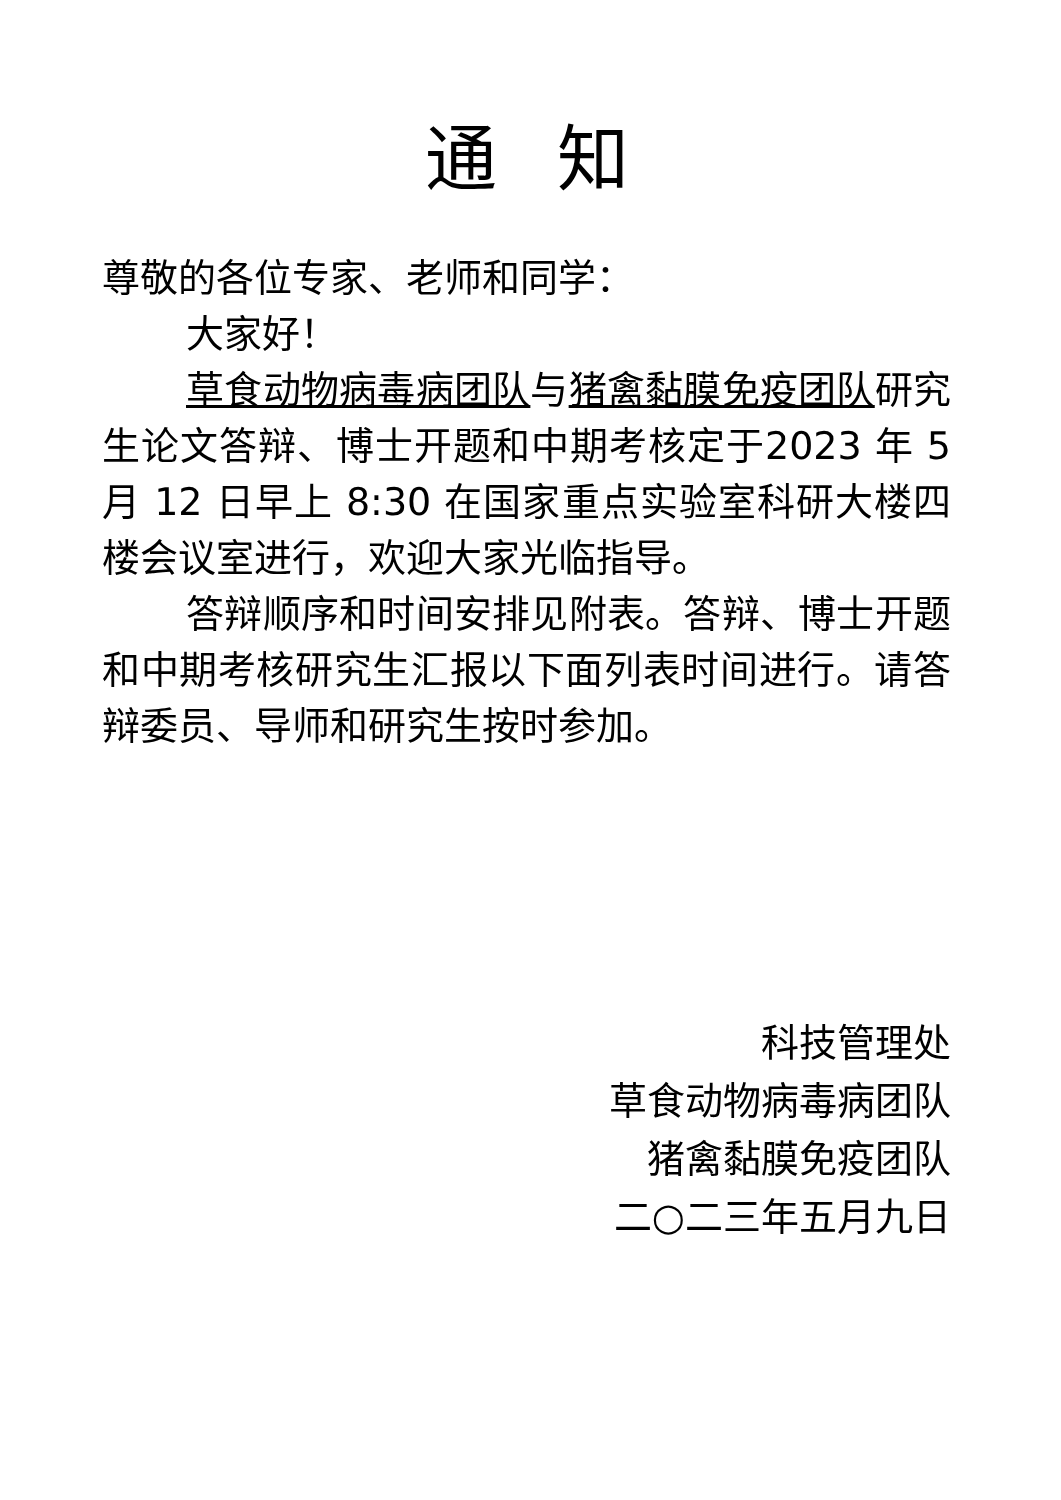通知
尊敬的各位专家、老师和同学：
大家好！
草食动物病毒病团队与猪禽黏膜免疫团队研究生论文答辩、博士开题和中期考核定于2023 年 5 月 12 日早上 8:30 在国家重点实验室科研大楼四楼会议室进行，欢迎大家光临指导。
答辩顺序和时间安排见附表。答辩、博士开题和中期考核研究生汇报以下面列表时间进行。请答辩委员、导师和研究生按时参加。
科技管理处
草食动物病毒病团队
猪禽黏膜免疫团队
二○二三年五月九日